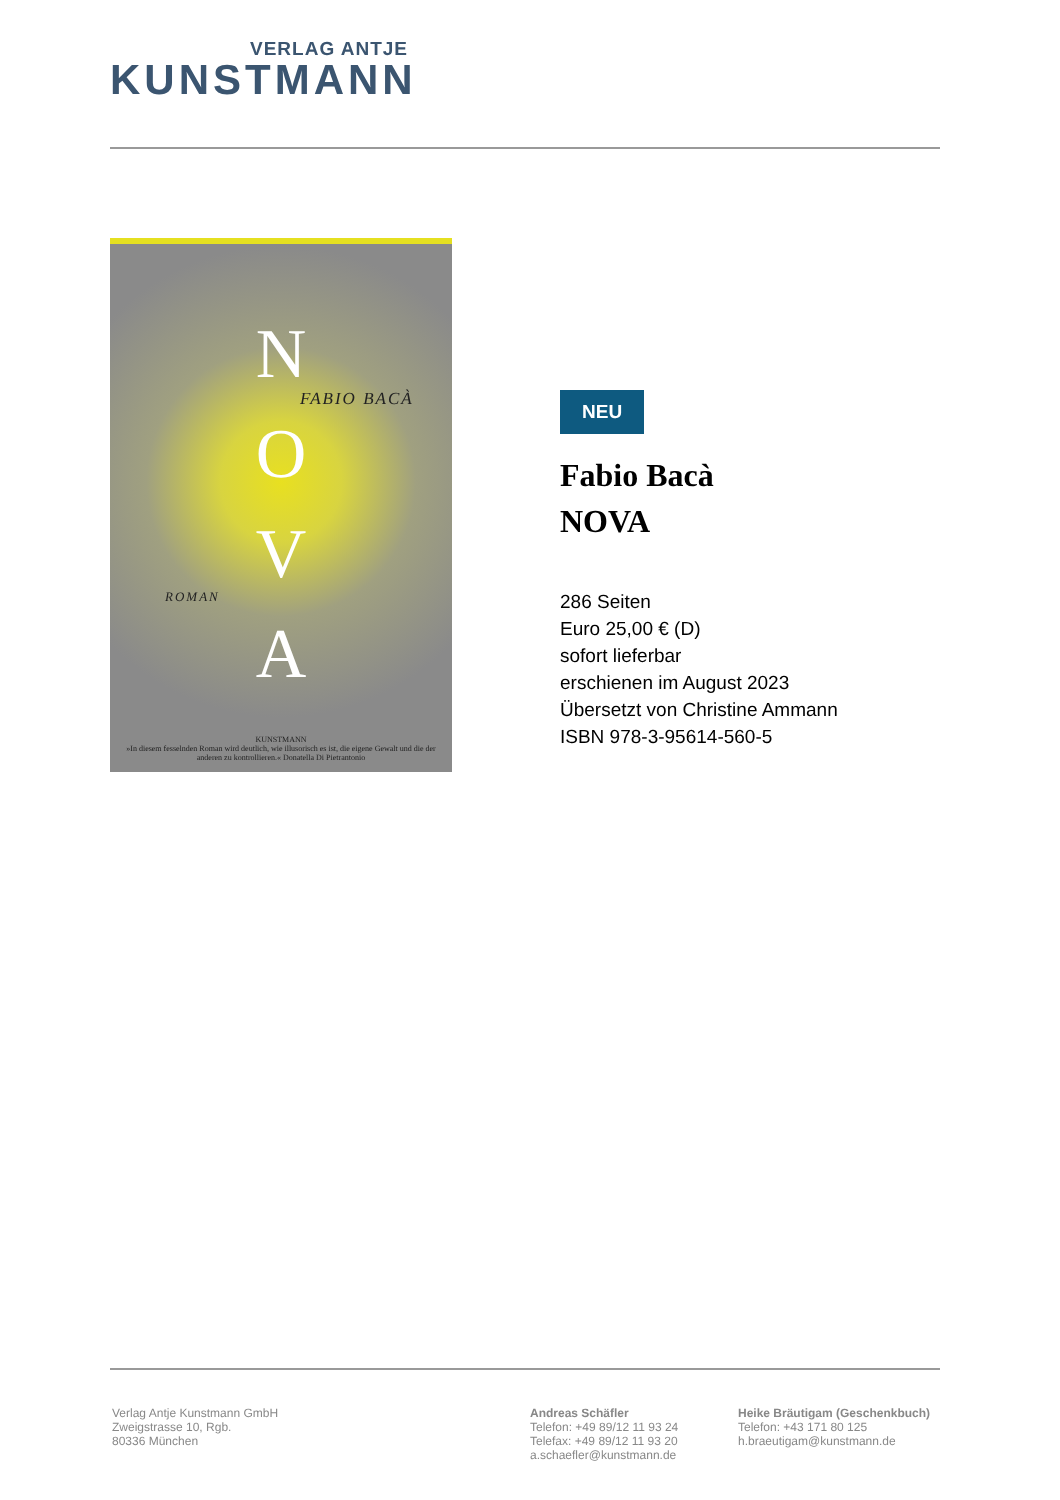VERLAG ANTJE
KUNSTMANN
N
O
V
A
FABIO BACÀ
ROMAN
KUNSTMANN
»In diesem fesselnden Roman wird deutlich, wie illusorisch es ist, die eigene Gewalt und die der anderen zu kontrollieren.« Donatella Di Pietrantonio
NEU
Fabio Bacà
NOVA
286 Seiten
Euro 25,00 € (D)
sofort lieferbar
erschienen im August 2023
Übersetzt von Christine Ammann
ISBN 978-3-95614-560-5
Verlag Antje Kunstmann GmbH
Zweigstrasse 10, Rgb.
80336 München
Andreas Schäfler
Telefon: +49 89/12 11 93 24
Telefax: +49 89/12 11 93 20
a.schaefler@kunstmann.de
Heike Bräutigam (Geschenkbuch)
Telefon: +43 171 80 125
h.braeutigam@kunstmann.de